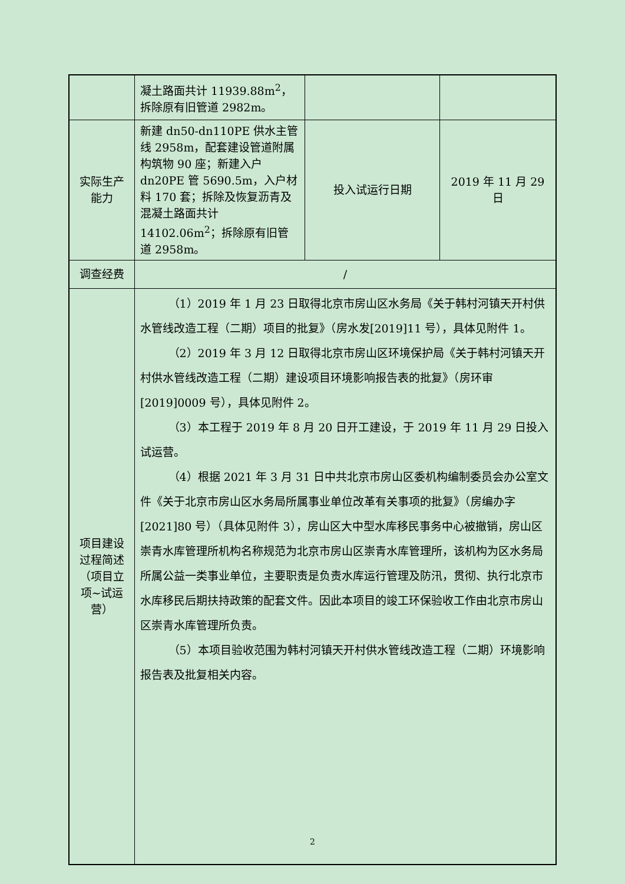| | 凝土路面共计 11939.88m<sup>2</sup>，拆除原有旧管道 2982m。 | | |
| 实际生产能力 | 新建 dn50-dn110PE 供水主管线 2958m，配套建设管道附属构筑物 90 座；新建入户 dn20PE 管 5690.5m，入户材料 170 套；拆除及恢复沥青及混凝土路面共计 14102.06m<sup>2</sup>；拆除原有旧管道 2958m。 | 投入试运行日期 | 2019 年 11 月 29 日 |
| 调查经费 | / | | |
| 项目建设过程简述（项目立项~试运营） | （1）2019 年 1 月 23 日取得北京市房山区水务局《关于韩村河镇天开村供水管线改造工程（二期）项目的批复》（房水发[2019]11 号），具体见附件 1。 （2）2019 年 3 月 12 日取得北京市房山区环境保护局《关于韩村河镇天开村供水管线改造工程（二期）建设项目环境影响报告表的批复》（房环审[2019]0009 号），具体见附件 2。 （3）本工程于 2019 年 8 月 20 日开工建设，于 2019 年 11 月 29 日投入试运营。 （4）根据 2021 年 3 月 31 日中共北京市房山区委机构编制委员会办公室文件《关于北京市房山区水务局所属事业单位改革有关事项的批复》（房编办字[2021]80 号）（具体见附件 3），房山区大中型水库移民事务中心被撤销，房山区崇青水库管理所机构名称规范为北京市房山区崇青水库管理所，该机构为区水务局所属公益一类事业单位，主要职责是负责水库运行管理及防汛，贯彻、执行北京市水库移民后期扶持政策的配套文件。因此本项目的竣工环保验收工作由北京市房山区崇青水库管理所负责。 （5）本项目验收范围为韩村河镇天开村供水管线改造工程（二期）环境影响报告表及批复相关内容。 | | |
2